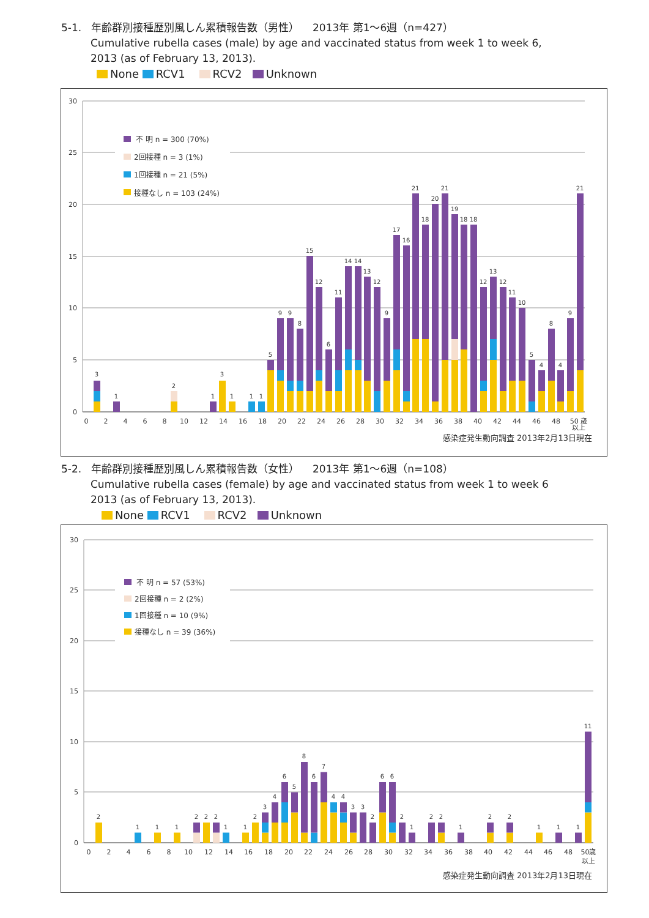5-1. 年齢群別接種歴別風しん累積報告数（男性） 2013年 第1〜6週（n=427）
Cumulative rubella cases (male) by age and vaccinated status from week 1 to week 6,
2013 (as of February 13, 2013).
None RCV1 RCV2 Unknown
30
25
20
15
10
5
0
不 明 n = 300 (70%)
2回接種 n = 3 (1%)
1回接種 n = 21 (5%)
接種なし n = 103 (24%)
3
1
2
1
3
1
1
1
5
9
9
8
15
12
6
11
14
14
13
12
9
17
16
21
18
20
21
19
18
18
12
13
12
11
10
5
4
8
4
9
21
0
2
4
6
8
10
12
14
16
18
20
22
24
26
28
30
32
34
36
38
40
42
44
46
48
50 歳
以上
感染症発生動向調査 2013年2月13日現在
5-2. 年齢群別接種歴別風しん累積報告数（女性） 2013年 第1〜6週（n=108）
Cumulative rubella cases (female) by age and vaccinated status from week 1 to week 6
2013 (as of February 13, 2013).
None RCV1 RCV2 Unknown
30
25
20
15
10
5
0
不 明 n = 57 (53%)
2回接種 n = 2 (2%)
1回接種 n = 10 (9%)
接種なし n = 39 (36%)
2
1
1
1
2
2
2
1
1
2
3
4
6
5
8
6
7
4
4
3
3
2
6
6
2
1
2
2
1
2
2
1
1
1
11
0
2
4
6
8
10
12
14
16
18
20
22
24
26
28
30
32
34
36
38
40
42
44
46
48
50歳
以上
感染症発生動向調査 2013年2月13日現在